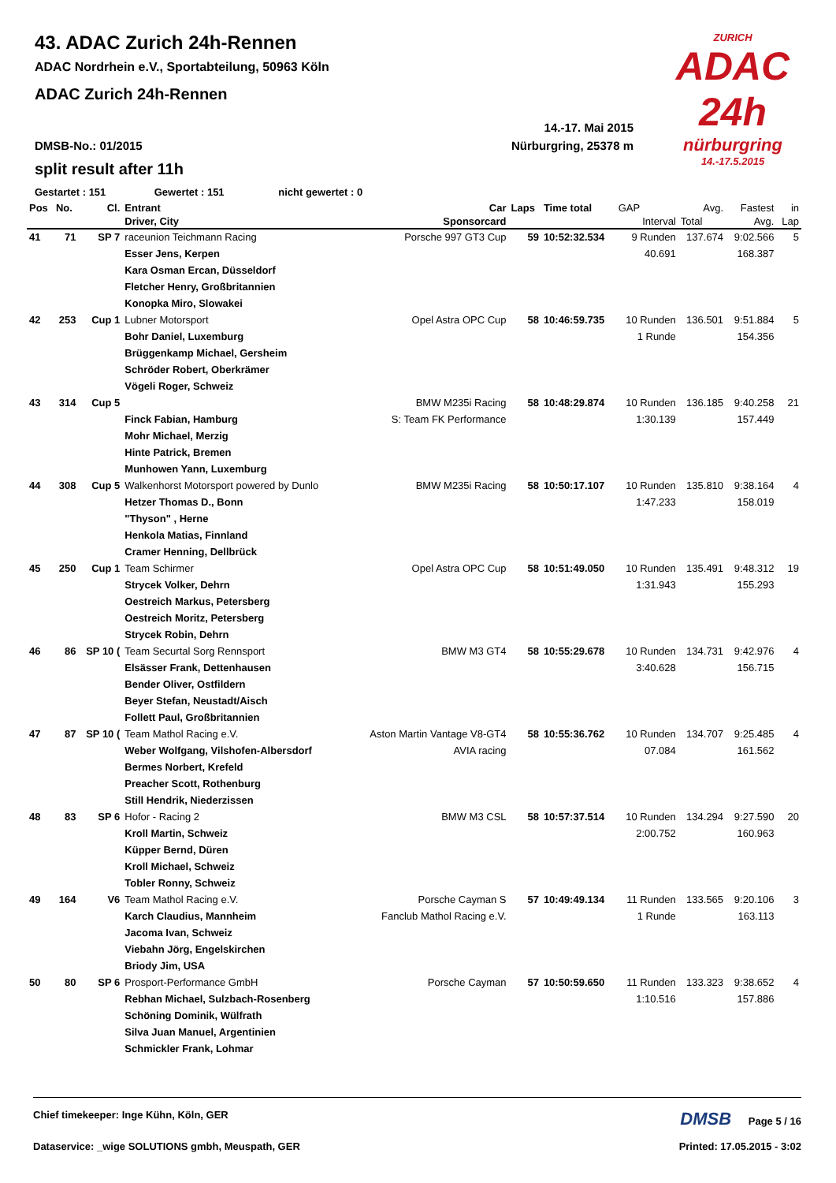ZURICH
ADAC 24h
nürburgring
14.-17.5.2015
43. ADAC Zurich 24h-Rennen
ADAC Nordrhein e.V., Sportabteilung, 50963 Köln
ADAC Zurich 24h-Rennen
14.-17. Mai 2015
DMSB-No.: 01/2015 Nürburgring, 25378 m
split result after 11h
Gestartet : 151 Gewertet : 151 nicht gewertet : 0
| Pos | No. | Cl. | Entrant | Car | Laps | Time total | GAP | Avg. | Fastest | in |
| --- | --- | --- | --- | --- | --- | --- | --- | --- | --- | --- |
| | | | Driver, City | Sponsorcard | | | Interval | Total | Avg. | Lap |
| 41 | 71 | SP 7 | raceunion Teichmann Racing | Porsche 997 GT3 Cup | 59 | 10:52:32.534 | 9 Runden | 137.674 | 9:02.566 | 5 |
| | | | Esser Jens, Kerpen | | | | 40.691 | | 168.387 | |
| | | | Kara Osman Ercan, Düsseldorf | | | | | | | |
| | | | Fletcher Henry, Großbritannien | | | | | | | |
| | | | Konopka Miro, Slowakei | | | | | | | |
| 42 | 253 | Cup 1 | Lubner Motorsport | Opel Astra OPC Cup | 58 | 10:46:59.735 | 10 Runden | 136.501 | 9:51.884 | 5 |
| | | | Bohr Daniel, Luxemburg | | | | 1 Runde | | 154.356 | |
| | | | Brüggenkamp Michael, Gersheim | | | | | | | |
| | | | Schröder Robert, Oberkrämer | | | | | | | |
| | | | Vögeli Roger, Schweiz | | | | | | | |
| 43 | 314 | Cup 5 | | BMW M235i Racing | 58 | 10:48:29.874 | 10 Runden | 136.185 | 9:40.258 | 21 |
| | | | Finck Fabian, Hamburg | S: Team FK Performance | | | 1:30.139 | | 157.449 | |
| | | | Mohr Michael, Merzig | | | | | | | |
| | | | Hinte Patrick, Bremen | | | | | | | |
| | | | Munhowen Yann, Luxemburg | | | | | | | |
| 44 | 308 | Cup 5 | Walkenhorst Motorsport powered by Dunlo | BMW M235i Racing | 58 | 10:50:17.107 | 10 Runden | 135.810 | 9:38.164 | 4 |
| | | | Hetzer Thomas D., Bonn | | | | 1:47.233 | | 158.019 | |
| | | | "Thyson" , Herne | | | | | | | |
| | | | Henkola Matias, Finnland | | | | | | | |
| | | | Cramer Henning, Dellbrück | | | | | | | |
| 45 | 250 | Cup 1 | Team Schirmer | Opel Astra OPC Cup | 58 | 10:51:49.050 | 10 Runden | 135.491 | 9:48.312 | 19 |
| | | | Strycek Volker, Dehrn | | | | 1:31.943 | | 155.293 | |
| | | | Oestreich Markus, Petersberg | | | | | | | |
| | | | Oestreich Moritz, Petersberg | | | | | | | |
| | | | Strycek Robin, Dehrn | | | | | | | |
| 46 | 86 | SP 10 ( | Team Securtal Sorg Rennsport | BMW M3 GT4 | 58 | 10:55:29.678 | 10 Runden | 134.731 | 9:42.976 | 4 |
| | | | Elsässer Frank, Dettenhausen | | | | 3:40.628 | | 156.715 | |
| | | | Bender Oliver, Ostfildern | | | | | | | |
| | | | Beyer Stefan, Neustadt/Aisch | | | | | | | |
| | | | Follett Paul, Großbritannien | | | | | | | |
| 47 | 87 | SP 10 ( | Team Mathol Racing e.V. | Aston Martin Vantage V8-GT4 | 58 | 10:55:36.762 | 10 Runden | 134.707 | 9:25.485 | 4 |
| | | | Weber Wolfgang, Vilshofen-Albersdorf | AVIA racing | | | 07.084 | | 161.562 | |
| | | | Bermes Norbert, Krefeld | | | | | | | |
| | | | Preacher Scott, Rothenburg | | | | | | | |
| | | | Still Hendrik, Niederzissen | | | | | | | |
| 48 | 83 | SP 6 | Hofor - Racing 2 | BMW M3 CSL | 58 | 10:57:37.514 | 10 Runden | 134.294 | 9:27.590 | 20 |
| | | | Kroll Martin, Schweiz | | | | 2:00.752 | | 160.963 | |
| | | | Küpper Bernd, Düren | | | | | | | |
| | | | Kroll Michael, Schweiz | | | | | | | |
| | | | Tobler Ronny, Schweiz | | | | | | | |
| 49 | 164 | V6 | Team Mathol Racing e.V. | Porsche Cayman S | 57 | 10:49:49.134 | 11 Runden | 133.565 | 9:20.106 | 3 |
| | | | Karch Claudius, Mannheim | Fanclub Mathol Racing e.V. | | | 1 Runde | | 163.113 | |
| | | | Jacoma Ivan, Schweiz | | | | | | | |
| | | | Viebahn Jörg, Engelskirchen | | | | | | | |
| | | | Briody Jim, USA | | | | | | | |
| 50 | 80 | SP 6 | Prosport-Performance GmbH | Porsche Cayman | 57 | 10:50:59.650 | 11 Runden | 133.323 | 9:38.652 | 4 |
| | | | Rebhan Michael, Sulzbach-Rosenberg | | | | 1:10.516 | | 157.886 | |
| | | | Schöning Dominik, Wülfrath | | | | | | | |
| | | | Silva Juan Manuel, Argentinien | | | | | | | |
| | | | Schmickler Frank, Lohmar | | | | | | | |
Chief timekeeper: Inge Kühn, Köln, GER DMSB Page 5 / 16
Dataservice: _wige SOLUTIONS gmbh, Meuspath, GER Printed: 17.05.2015 - 3:02